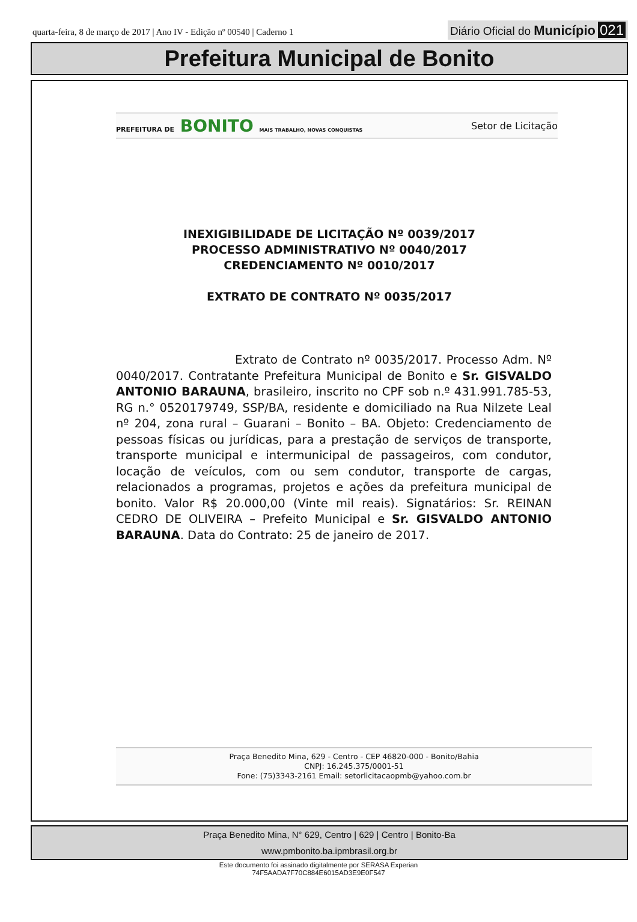quarta-feira, 8 de março de 2017 | Ano IV - Edição nº 00540 | Caderno 1
Diário Oficial do Município 021
Prefeitura Municipal de Bonito
PREFEITURA DE BONITO MAIS TRABALHO, NOVAS CONQUISTAS
Setor de Licitação
INEXIGIBILIDADE DE LICITAÇÃO Nº 0039/2017
PROCESSO ADMINISTRATIVO Nº 0040/2017
CREDENCIAMENTO Nº 0010/2017
EXTRATO DE CONTRATO Nº 0035/2017
Extrato de Contrato nº 0035/2017. Processo Adm. Nº 0040/2017. Contratante Prefeitura Municipal de Bonito e Sr. GISVALDO ANTONIO BARAUNA, brasileiro, inscrito no CPF sob n.º 431.991.785-53, RG n.° 0520179749, SSP/BA, residente e domiciliado na Rua Nilzete Leal nº 204, zona rural – Guarani – Bonito – BA. Objeto: Credenciamento de pessoas físicas ou jurídicas, para a prestação de serviços de transporte, transporte municipal e intermunicipal de passageiros, com condutor, locação de veículos, com ou sem condutor, transporte de cargas, relacionados a programas, projetos e ações da prefeitura municipal de bonito. Valor R$ 20.000,00 (Vinte mil reais). Signatários: Sr. REINAN CEDRO DE OLIVEIRA – Prefeito Municipal e Sr. GISVALDO ANTONIO BARAUNA. Data do Contrato: 25 de janeiro de 2017.
Praça Benedito Mina, 629 - Centro - CEP 46820-000 - Bonito/Bahia
CNPJ: 16.245.375/0001-51
Fone: (75)3343-2161 Email: setorlicitacaopmb@yahoo.com.br
Praça Benedito Mina, N° 629, Centro | 629 | Centro | Bonito-Ba
www.pmbonito.ba.ipmbrasil.org.br
Este documento foi assinado digitalmente por SERASA Experian
74F5AADA7F70C884E6015AD3E9E0F547